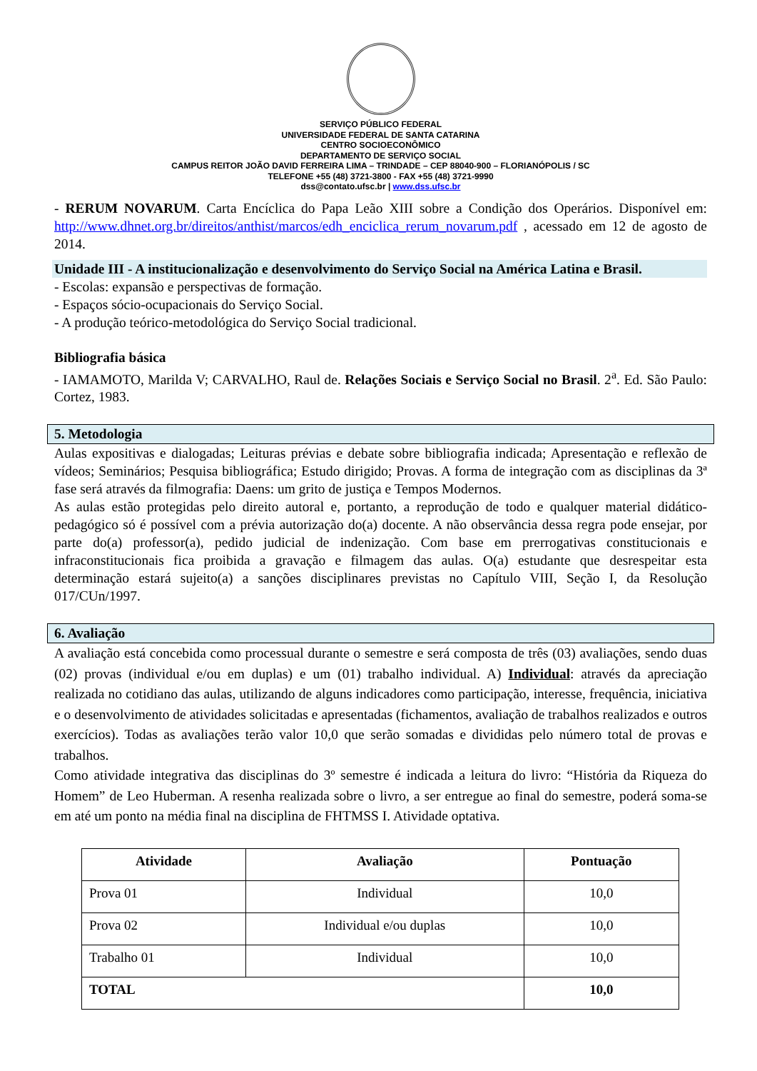SERVIÇO PÚBLICO FEDERAL
UNIVERSIDADE FEDERAL DE SANTA CATARINA
CENTRO SOCIOECONÔMICO
DEPARTAMENTO DE SERVIÇO SOCIAL
CAMPUS REITOR JOÃO DAVID FERREIRA LIMA – TRINDADE – CEP 88040-900 – FLORIANÓPOLIS / SC
TELEFONE +55 (48) 3721-3800 - FAX +55 (48) 3721-9990
dss@contato.ufsc.br | www.dss.ufsc.br
- RERUM NOVARUM. Carta Encíclica do Papa Leão XIII sobre a Condição dos Operários. Disponível em: http://www.dhnet.org.br/direitos/anthist/marcos/edh_enciclica_rerum_novarum.pdf , acessado em 12 de agosto de 2014.
Unidade III - A institucionalização e desenvolvimento do Serviço Social na América Latina e Brasil.
- Escolas: expansão e perspectivas de formação.
- Espaços sócio-ocupacionais do Serviço Social.
- A produção teórico-metodológica do Serviço Social tradicional.
Bibliografia básica
- IAMAMOTO, Marilda V; CARVALHO, Raul de. Relações Sociais e Serviço Social no Brasil. 2<sup>a</sup>. Ed. São Paulo: Cortez, 1983.
5. Metodologia
Aulas expositivas e dialogadas; Leituras prévias e debate sobre bibliografia indicada; Apresentação e reflexão de vídeos; Seminários; Pesquisa bibliográfica; Estudo dirigido; Provas. A forma de integração com as disciplinas da 3ª fase será através da filmografia: Daens: um grito de justiça e Tempos Modernos.
As aulas estão protegidas pelo direito autoral e, portanto, a reprodução de todo e qualquer material didático-pedagógico só é possível com a prévia autorização do(a) docente. A não observância dessa regra pode ensejar, por parte do(a) professor(a), pedido judicial de indenização. Com base em prerrogativas constitucionais e infraconstitucionais fica proibida a gravação e filmagem das aulas. O(a) estudante que desrespeitar esta determinação estará sujeito(a) a sanções disciplinares previstas no Capítulo VIII, Seção I, da Resolução 017/CUn/1997.
6. Avaliação
A avaliação está concebida como processual durante o semestre e será composta de três (03) avaliações, sendo duas (02) provas (individual e/ou em duplas) e um (01) trabalho individual. A) Individual: através da apreciação realizada no cotidiano das aulas, utilizando de alguns indicadores como participação, interesse, frequência, iniciativa e o desenvolvimento de atividades solicitadas e apresentadas (fichamentos, avaliação de trabalhos realizados e outros exercícios). Todas as avaliações terão valor 10,0 que serão somadas e divididas pelo número total de provas e trabalhos.
Como atividade integrativa das disciplinas do 3º semestre é indicada a leitura do livro: “História da Riqueza do Homem” de Leo Huberman. A resenha realizada sobre o livro, a ser entregue ao final do semestre, poderá soma-se em até um ponto na média final na disciplina de FHTMSS I. Atividade optativa.
| Atividade | Avaliação | Pontuação |
| --- | --- | --- |
| Prova 01 | Individual | 10,0 |
| Prova 02 | Individual e/ou duplas | 10,0 |
| Trabalho 01 | Individual | 10,0 |
| TOTAL | | 10,0 |